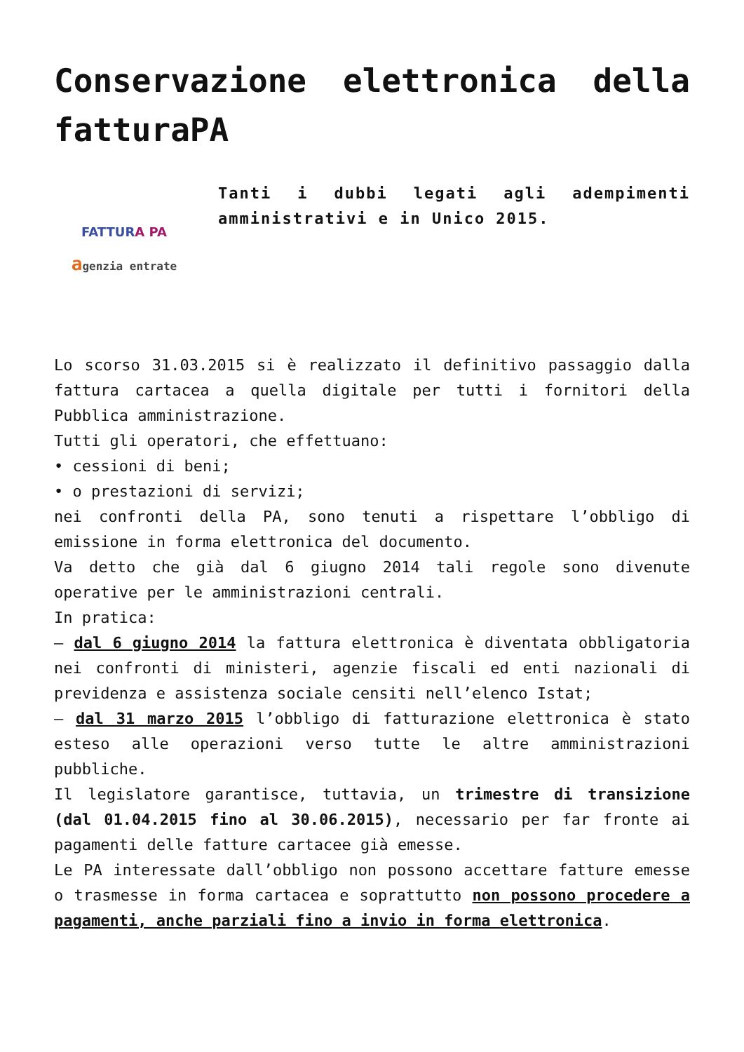Conservazione elettronica della fatturaPA
FATTURA PA
agenzia entrate
Tanti i dubbi legati agli adempimenti amministrativi e in Unico 2015.
Lo scorso 31.03.2015 si è realizzato il definitivo passaggio dalla fattura cartacea a quella digitale per tutti i fornitori della Pubblica amministrazione.
Tutti gli operatori, che effettuano:
• cessioni di beni;
• o prestazioni di servizi;
nei confronti della PA, sono tenuti a rispettare l’obbligo di emissione in forma elettronica del documento.
Va detto che già dal 6 giugno 2014 tali regole sono divenute operative per le amministrazioni centrali.
In pratica:
– dal 6 giugno 2014 la fattura elettronica è diventata obbligatoria nei confronti di ministeri, agenzie fiscali ed enti nazionali di previdenza e assistenza sociale censiti nell’elenco Istat;
– dal 31 marzo 2015 l’obbligo di fatturazione elettronica è stato esteso alle operazioni verso tutte le altre amministrazioni pubbliche.
Il legislatore garantisce, tuttavia, un trimestre di transizione (dal 01.04.2015 fino al 30.06.2015), necessario per far fronte ai pagamenti delle fatture cartacee già emesse.
Le PA interessate dall’obbligo non possono accettare fatture emesse o trasmesse in forma cartacea e soprattutto non possono procedere a pagamenti, anche parziali fino a invio in forma elettronica.